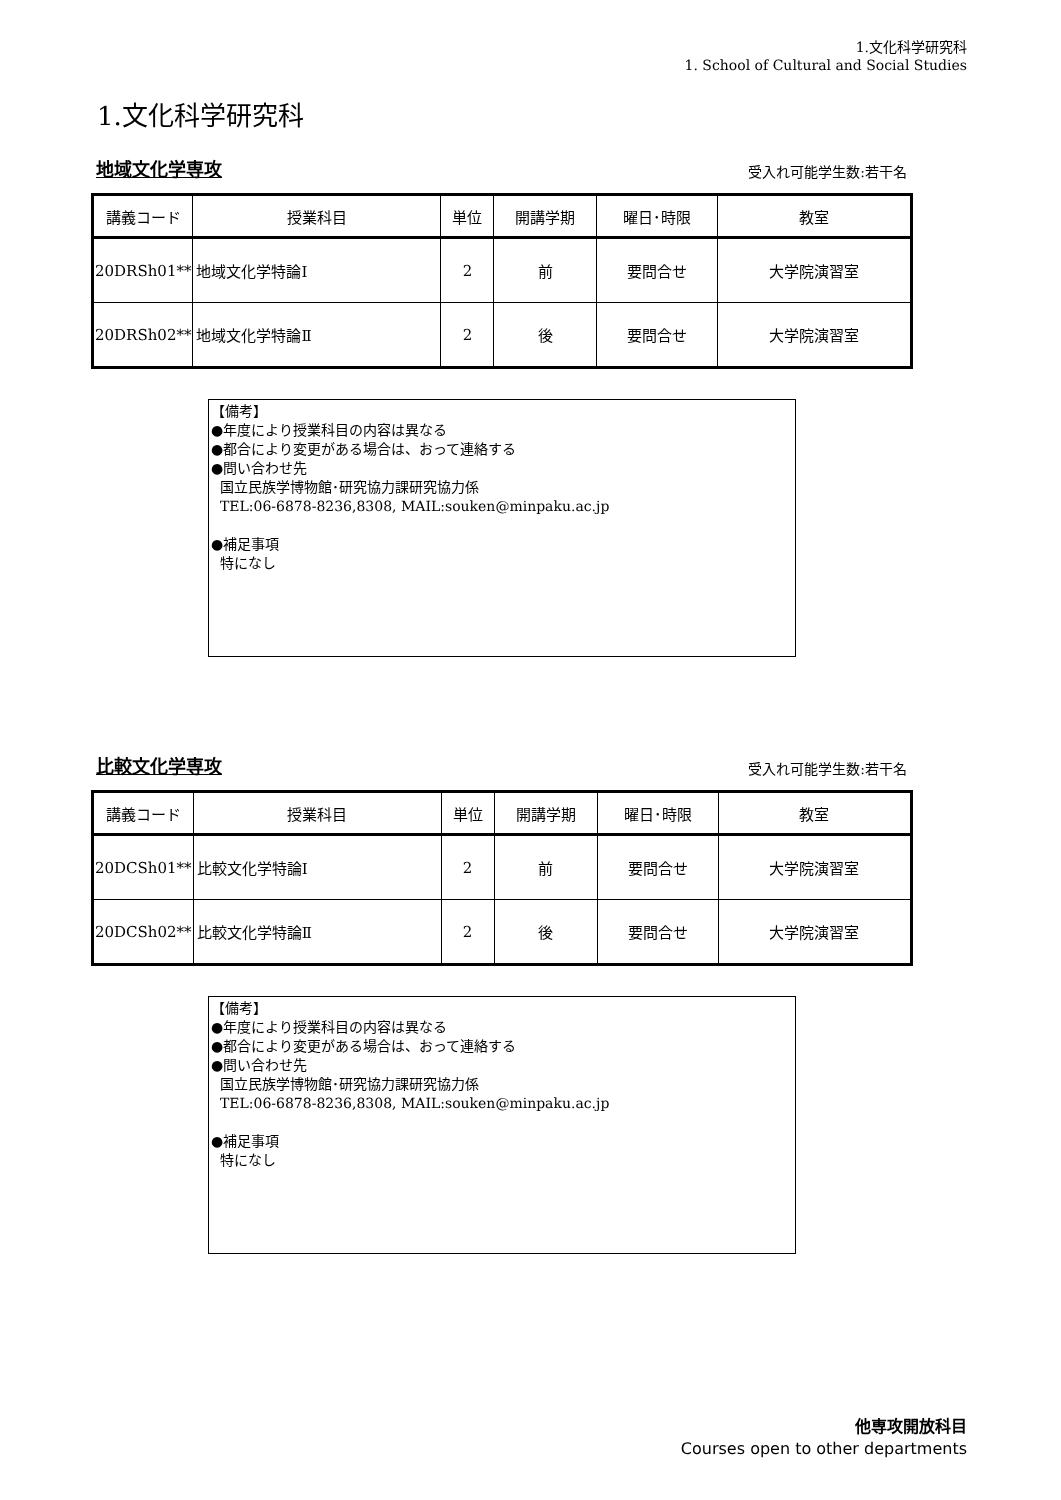1.文化科学研究科
1. School of Cultural and Social Studies
1.文化科学研究科
地域文化学専攻 受入れ可能学生数:若干名
| 講義コード | 授業科目 | 単位 | 開講学期 | 曜日･時限 | 教室 |
| --- | --- | --- | --- | --- | --- |
| 20DRSh01** | 地域文化学特論Ⅰ | 2 | 前 | 要問合せ | 大学院演習室 |
| 20DRSh02** | 地域文化学特論Ⅱ | 2 | 後 | 要問合せ | 大学院演習室 |
【備考】
●年度により授業科目の内容は異なる
●都合により変更がある場合は、おって連絡する
●問い合わせ先
国立民族学博物館･研究協力課研究協力係
TEL:06-6878-8236,8308, MAIL:souken@minpaku.ac.jp
●補足事項
特になし
比較文化学専攻 受入れ可能学生数:若干名
| 講義コード | 授業科目 | 単位 | 開講学期 | 曜日･時限 | 教室 |
| --- | --- | --- | --- | --- | --- |
| 20DCSh01** | 比較文化学特論Ⅰ | 2 | 前 | 要問合せ | 大学院演習室 |
| 20DCSh02** | 比較文化学特論Ⅱ | 2 | 後 | 要問合せ | 大学院演習室 |
【備考】
●年度により授業科目の内容は異なる
●都合により変更がある場合は、おって連絡する
●問い合わせ先
国立民族学博物館･研究協力課研究協力係
TEL:06-6878-8236,8308, MAIL:souken@minpaku.ac.jp
●補足事項
特になし
他専攻開放科目
Courses open to other departments